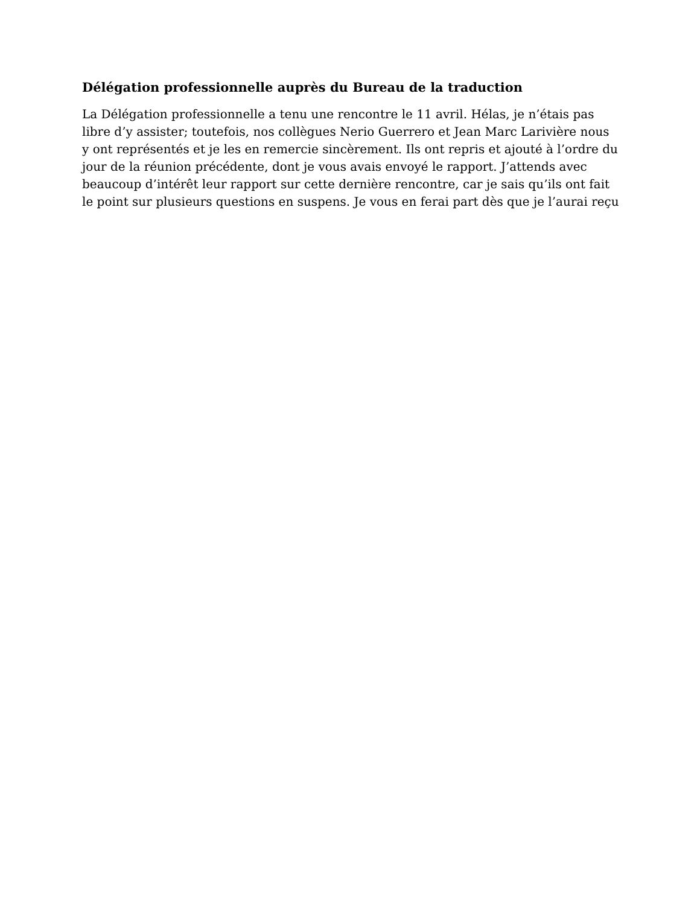Délégation professionnelle auprès du Bureau de la traduction
La Délégation professionnelle a tenu une rencontre le 11 avril. Hélas, je n’étais pas libre d’y assister; toutefois, nos collègues Nerio Guerrero et Jean Marc Larivière nous y ont représentés et je les en remercie sincèrement. Ils ont repris et ajouté à l’ordre du jour de la réunion précédente, dont je vous avais envoyé le rapport. J’attends avec beaucoup d’intérêt leur rapport sur cette dernière rencontre, car je sais qu’ils ont fait le point sur plusieurs questions en suspens. Je vous en ferai part dès que je l’aurai reçu